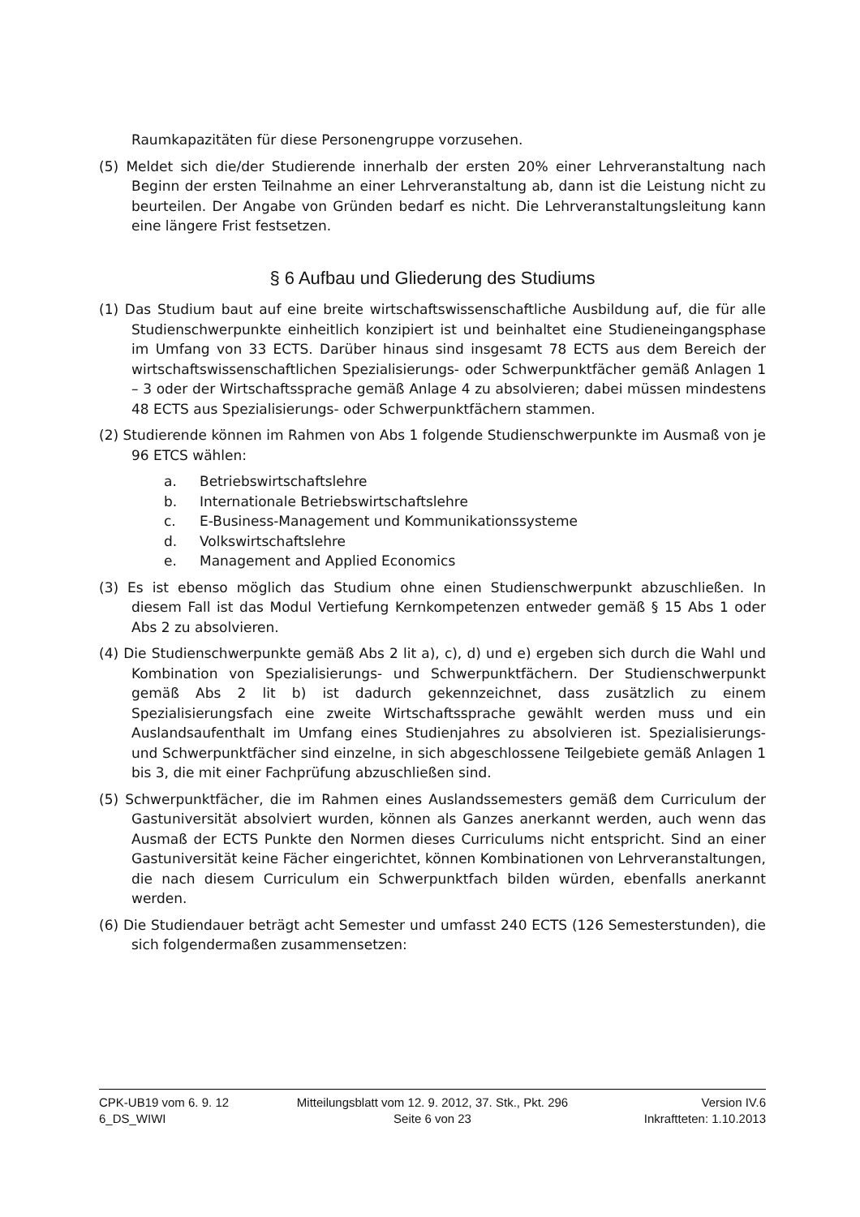Raumkapazitäten für diese Personengruppe vorzusehen.
(5) Meldet sich die/der Studierende innerhalb der ersten 20% einer Lehrveranstaltung nach Beginn der ersten Teilnahme an einer Lehrveranstaltung ab, dann ist die Leistung nicht zu beurteilen. Der Angabe von Gründen bedarf es nicht. Die Lehrveranstaltungsleitung kann eine längere Frist festsetzen.
§ 6 Aufbau und Gliederung des Studiums
(1) Das Studium baut auf eine breite wirtschaftswissenschaftliche Ausbildung auf, die für alle Studienschwerpunkte einheitlich konzipiert ist und beinhaltet eine Studieneingangsphase im Umfang von 33 ECTS. Darüber hinaus sind insgesamt 78 ECTS aus dem Bereich der wirtschaftswissenschaftlichen Spezialisierungs- oder Schwerpunktfächer gemäß Anlagen 1 – 3 oder der Wirtschaftssprache gemäß Anlage 4 zu absolvieren; dabei müssen mindestens 48 ECTS aus Spezialisierungs- oder Schwerpunktfächern stammen.
(2) Studierende können im Rahmen von Abs 1 folgende Studienschwerpunkte im Ausmaß von je 96 ETCS wählen:
a. Betriebswirtschaftslehre
b. Internationale Betriebswirtschaftslehre
c. E-Business-Management und Kommunikationssysteme
d. Volkswirtschaftslehre
e. Management and Applied Economics
(3) Es ist ebenso möglich das Studium ohne einen Studienschwerpunkt abzuschließen. In diesem Fall ist das Modul Vertiefung Kernkompetenzen entweder gemäß § 15 Abs 1 oder Abs 2 zu absolvieren.
(4) Die Studienschwerpunkte gemäß Abs 2 lit a), c), d) und e) ergeben sich durch die Wahl und Kombination von Spezialisierungs- und Schwerpunktfächern. Der Studienschwerpunkt gemäß Abs 2 lit b) ist dadurch gekennzeichnet, dass zusätzlich zu einem Spezialisierungsfach eine zweite Wirtschaftssprache gewählt werden muss und ein Auslandsaufenthalt im Umfang eines Studienjahres zu absolvieren ist. Spezialisierungs- und Schwerpunktfächer sind einzelne, in sich abgeschlossene Teilgebiete gemäß Anlagen 1 bis 3, die mit einer Fachprüfung abzuschließen sind.
(5) Schwerpunktfächer, die im Rahmen eines Auslandssemesters gemäß dem Curriculum der Gastuniversität absolviert wurden, können als Ganzes anerkannt werden, auch wenn das Ausmaß der ECTS Punkte den Normen dieses Curriculums nicht entspricht. Sind an einer Gastuniversität keine Fächer eingerichtet, können Kombinationen von Lehrveranstaltungen, die nach diesem Curriculum ein Schwerpunktfach bilden würden, ebenfalls anerkannt werden.
(6) Die Studiendauer beträgt acht Semester und umfasst 240 ECTS (126 Semesterstunden), die sich folgendermaßen zusammensetzen:
CPK-UB19 vom 6. 9. 12 Mitteilungsblatt vom 12. 9. 2012, 37. Stk., Pkt. 296
Version IV.6
6_DS_WIWI Seite 6 von 23 Inkraftteten: 1.10.2013